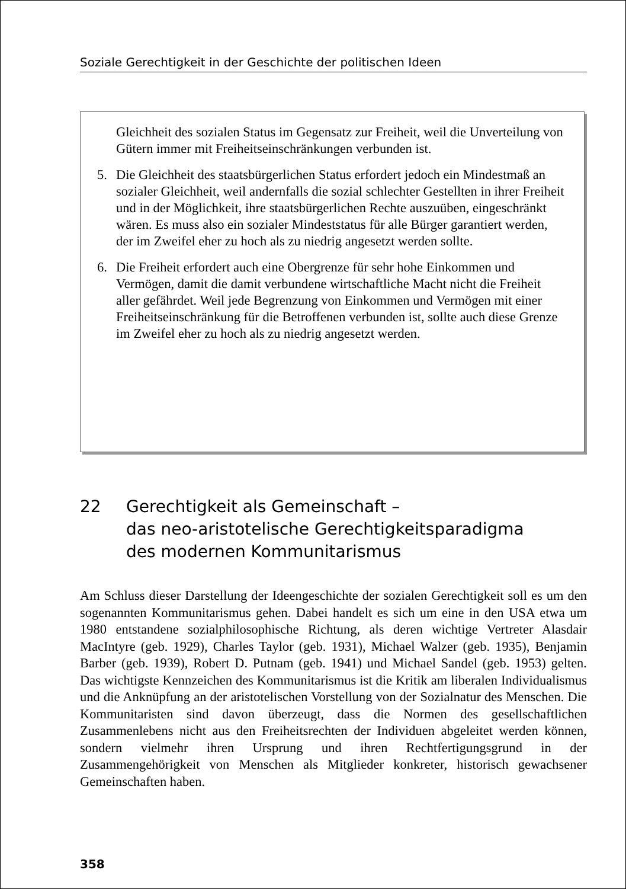Soziale Gerechtigkeit in der Geschichte der politischen Ideen
Gleichheit des sozialen Status im Gegensatz zur Freiheit, weil die Unverteilung von Gütern immer mit Freiheitseinschränkungen verbunden ist.
5. Die Gleichheit des staatsbürgerlichen Status erfordert jedoch ein Mindestmaß an sozialer Gleichheit, weil andernfalls die sozial schlechter Gestellten in ihrer Freiheit und in der Möglichkeit, ihre staatsbürgerlichen Rechte auszuüben, eingeschränkt wären. Es muss also ein sozialer Mindeststatus für alle Bürger garantiert werden, der im Zweifel eher zu hoch als zu niedrig angesetzt werden sollte.
6. Die Freiheit erfordert auch eine Obergrenze für sehr hohe Einkommen und Vermögen, damit die damit verbundene wirtschaftliche Macht nicht die Freiheit aller gefährdet. Weil jede Begrenzung von Einkommen und Vermögen mit einer Freiheitseinschränkung für die Betroffenen verbunden ist, sollte auch diese Grenze im Zweifel eher zu hoch als zu niedrig angesetzt werden.
22 Gerechtigkeit als Gemeinschaft –
das neo-aristotelische Gerechtigkeitsparadigma
des modernen Kommunitarismus
Am Schluss dieser Darstellung der Ideengeschichte der sozialen Gerechtigkeit soll es um den sogenannten Kommunitarismus gehen. Dabei handelt es sich um eine in den USA etwa um 1980 entstandene sozialphilosophische Richtung, als deren wichtige Vertreter Alasdair MacIntyre (geb. 1929), Charles Taylor (geb. 1931), Michael Walzer (geb. 1935), Benjamin Barber (geb. 1939), Robert D. Putnam (geb. 1941) und Michael Sandel (geb. 1953) gelten. Das wichtigste Kennzeichen des Kommunitarismus ist die Kritik am liberalen Individualismus und die Anknüpfung an der aristotelischen Vorstellung von der Sozialnatur des Menschen. Die Kommunitaristen sind davon überzeugt, dass die Normen des gesellschaftlichen Zusammenlebens nicht aus den Freiheitsrechten der Individuen abgeleitet werden können, sondern vielmehr ihren Ursprung und ihren Rechtfertigungsgrund in der Zusammengehörigkeit von Menschen als Mitglieder konkreter, historisch gewachsener Gemeinschaften haben.
358